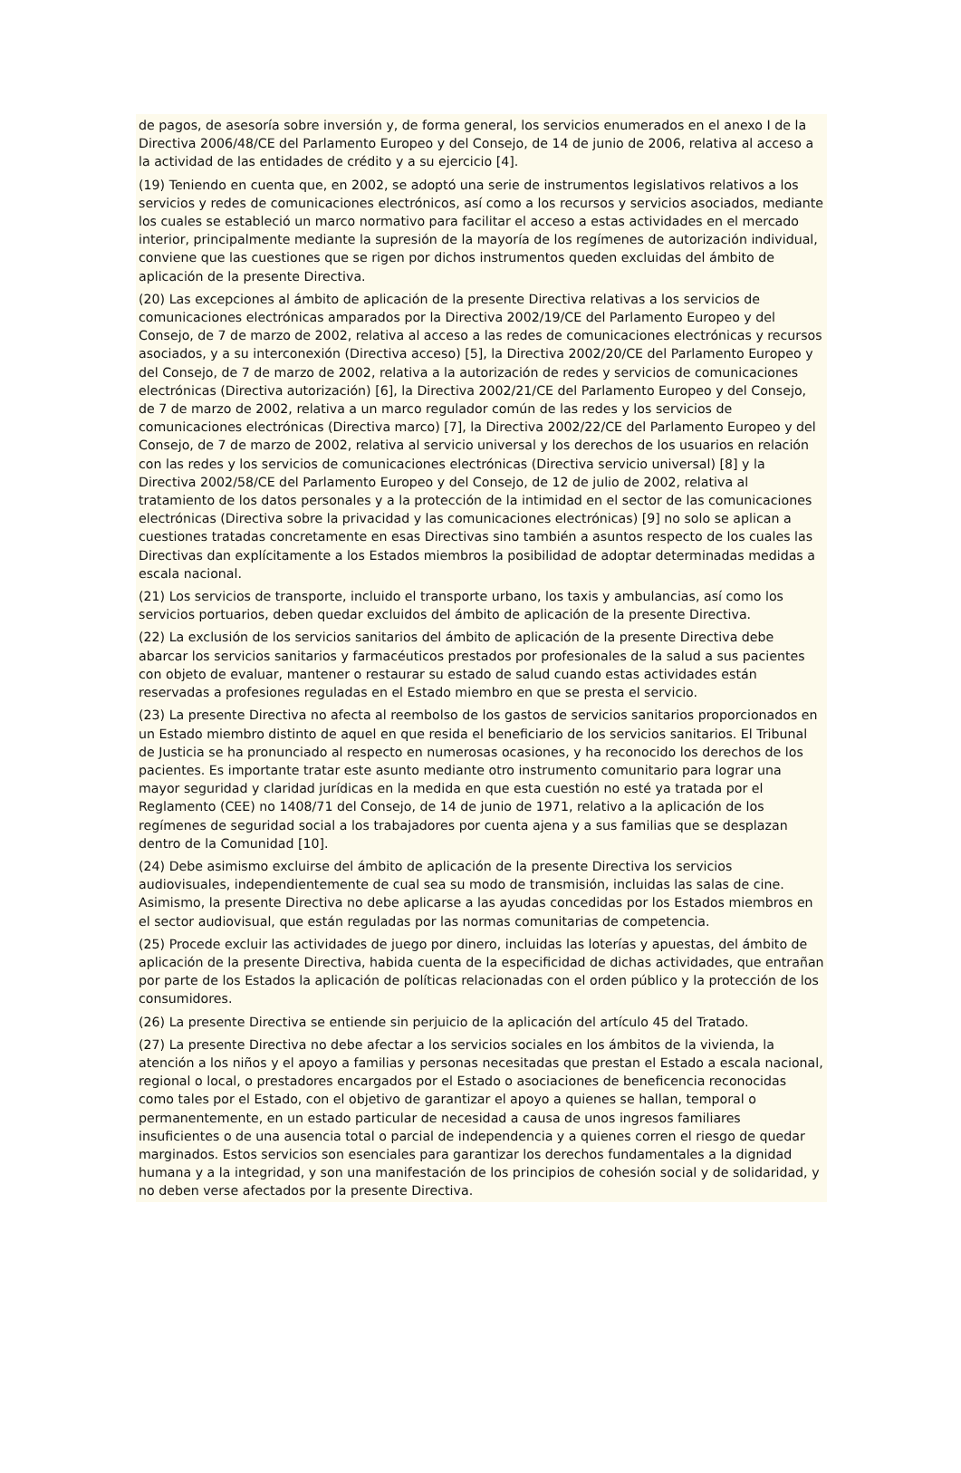de pagos, de asesoría sobre inversión y, de forma general, los servicios enumerados en el anexo I de la Directiva 2006/48/CE del Parlamento Europeo y del Consejo, de 14 de junio de 2006, relativa al acceso a la actividad de las entidades de crédito y a su ejercicio [4].
(19) Teniendo en cuenta que, en 2002, se adoptó una serie de instrumentos legislativos relativos a los servicios y redes de comunicaciones electrónicos, así como a los recursos y servicios asociados, mediante los cuales se estableció un marco normativo para facilitar el acceso a estas actividades en el mercado interior, principalmente mediante la supresión de la mayoría de los regímenes de autorización individual, conviene que las cuestiones que se rigen por dichos instrumentos queden excluidas del ámbito de aplicación de la presente Directiva.
(20) Las excepciones al ámbito de aplicación de la presente Directiva relativas a los servicios de comunicaciones electrónicas amparados por la Directiva 2002/19/CE del Parlamento Europeo y del Consejo, de 7 de marzo de 2002, relativa al acceso a las redes de comunicaciones electrónicas y recursos asociados, y a su interconexión (Directiva acceso) [5], la Directiva 2002/20/CE del Parlamento Europeo y del Consejo, de 7 de marzo de 2002, relativa a la autorización de redes y servicios de comunicaciones electrónicas (Directiva autorización) [6], la Directiva 2002/21/CE del Parlamento Europeo y del Consejo, de 7 de marzo de 2002, relativa a un marco regulador común de las redes y los servicios de comunicaciones electrónicas (Directiva marco) [7], la Directiva 2002/22/CE del Parlamento Europeo y del Consejo, de 7 de marzo de 2002, relativa al servicio universal y los derechos de los usuarios en relación con las redes y los servicios de comunicaciones electrónicas (Directiva servicio universal) [8] y la Directiva 2002/58/CE del Parlamento Europeo y del Consejo, de 12 de julio de 2002, relativa al tratamiento de los datos personales y a la protección de la intimidad en el sector de las comunicaciones electrónicas (Directiva sobre la privacidad y las comunicaciones electrónicas) [9] no solo se aplican a cuestiones tratadas concretamente en esas Directivas sino también a asuntos respecto de los cuales las Directivas dan explícitamente a los Estados miembros la posibilidad de adoptar determinadas medidas a escala nacional.
(21) Los servicios de transporte, incluido el transporte urbano, los taxis y ambulancias, así como los servicios portuarios, deben quedar excluidos del ámbito de aplicación de la presente Directiva.
(22) La exclusión de los servicios sanitarios del ámbito de aplicación de la presente Directiva debe abarcar los servicios sanitarios y farmacéuticos prestados por profesionales de la salud a sus pacientes con objeto de evaluar, mantener o restaurar su estado de salud cuando estas actividades están reservadas a profesiones reguladas en el Estado miembro en que se presta el servicio.
(23) La presente Directiva no afecta al reembolso de los gastos de servicios sanitarios proporcionados en un Estado miembro distinto de aquel en que resida el beneficiario de los servicios sanitarios. El Tribunal de Justicia se ha pronunciado al respecto en numerosas ocasiones, y ha reconocido los derechos de los pacientes. Es importante tratar este asunto mediante otro instrumento comunitario para lograr una mayor seguridad y claridad jurídicas en la medida en que esta cuestión no esté ya tratada por el Reglamento (CEE) no 1408/71 del Consejo, de 14 de junio de 1971, relativo a la aplicación de los regímenes de seguridad social a los trabajadores por cuenta ajena y a sus familias que se desplazan dentro de la Comunidad [10].
(24) Debe asimismo excluirse del ámbito de aplicación de la presente Directiva los servicios audiovisuales, independientemente de cual sea su modo de transmisión, incluidas las salas de cine. Asimismo, la presente Directiva no debe aplicarse a las ayudas concedidas por los Estados miembros en el sector audiovisual, que están reguladas por las normas comunitarias de competencia.
(25) Procede excluir las actividades de juego por dinero, incluidas las loterías y apuestas, del ámbito de aplicación de la presente Directiva, habida cuenta de la especificidad de dichas actividades, que entrañan por parte de los Estados la aplicación de políticas relacionadas con el orden público y la protección de los consumidores.
(26) La presente Directiva se entiende sin perjuicio de la aplicación del artículo 45 del Tratado.
(27) La presente Directiva no debe afectar a los servicios sociales en los ámbitos de la vivienda, la atención a los niños y el apoyo a familias y personas necesitadas que prestan el Estado a escala nacional, regional o local, o prestadores encargados por el Estado o asociaciones de beneficencia reconocidas como tales por el Estado, con el objetivo de garantizar el apoyo a quienes se hallan, temporal o permanentemente, en un estado particular de necesidad a causa de unos ingresos familiares insuficientes o de una ausencia total o parcial de independencia y a quienes corren el riesgo de quedar marginados. Estos servicios son esenciales para garantizar los derechos fundamentales a la dignidad humana y a la integridad, y son una manifestación de los principios de cohesión social y de solidaridad, y no deben verse afectados por la presente Directiva.